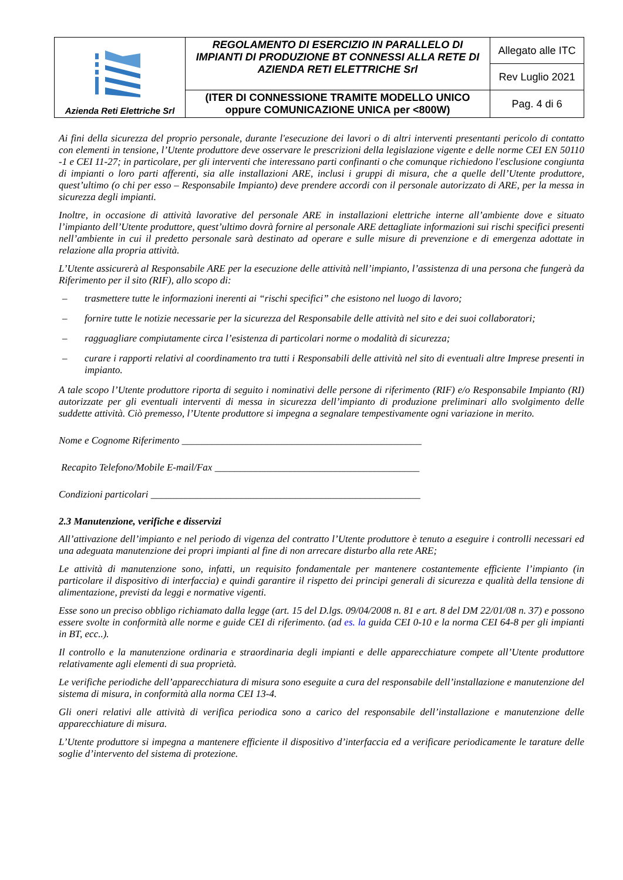| Azienda Reti Elettriche Srl | REGOLAMENTO DI ESERCIZIO IN PARALLELO DI IMPIANTI DI PRODUZIONE BT CONNESSI ALLA RETE DI AZIENDA RETI ELETTRICHE Srl | Allegato alle ITC |
| | | Rev Luglio 2021 |
| | | Pag. 4 di 6 |
| | (ITER DI CONNESSIONE TRAMITE MODELLO UNICO oppure COMUNICAZIONE UNICA per <800W) | |
Ai fini della sicurezza del proprio personale, durante l'esecuzione dei lavori o di altri interventi presentanti pericolo di contatto con elementi in tensione, l’Utente produttore deve osservare le prescrizioni della legislazione vigente e delle norme CEI EN 50110 -1 e CEI 11-27; in particolare, per gli interventi che interessano parti confinanti o che comunque richiedono l'esclusione congiunta di impianti o loro parti afferenti, sia alle installazioni ARE, inclusi i gruppi di misura, che a quelle dell’Utente produttore, quest’ultimo (o chi per esso – Responsabile Impianto) deve prendere accordi con il personale autorizzato di ARE, per la messa in sicurezza degli impianti.
Inoltre, in occasione di attività lavorative del personale ARE in installazioni elettriche interne all’ambiente dove e situato l’impianto dell’Utente produttore, quest’ultimo dovrà fornire al personale ARE dettagliate informazioni sui rischi specifici presenti nell’ambiente in cui il predetto personale sarà destinato ad operare e sulle misure di prevenzione e di emergenza adottate in relazione alla propria attività.
L’Utente assicurerà al Responsabile ARE per la esecuzione delle attività nell’impianto, l’assistenza di una persona che fungerà da Riferimento per il sito (RIF), allo scopo di:
– trasmettere tutte le informazioni inerenti ai “rischi specifici” che esistono nel luogo di lavoro;
– fornire tutte le notizie necessarie per la sicurezza del Responsabile delle attività nel sito e dei suoi collaboratori;
– ragguagliare compiutamente circa l’esistenza di particolari norme o modalità di sicurezza;
– curare i rapporti relativi al coordinamento tra tutti i Responsabili delle attività nel sito di eventuali altre Imprese presenti in impianto.
A tale scopo l’Utente produttore riporta di seguito i nominativi delle persone di riferimento (RIF) e/o Responsabile Impianto (RI) autorizzate per gli eventuali interventi di messa in sicurezza dell’impianto di produzione preliminari allo svolgimento delle suddette attività. Ciò premesso, l’Utente produttore si impegna a segnalare tempestivamente ogni variazione in merito.
Nome e Cognome Riferimento ________________________________________________
Recapito Telefono/Mobile E-mail/Fax _________________________________________
Condizioni particolari ______________________________________________________
2.3 Manutenzione, verifiche e disservizi
All’attivazione dell’impianto e nel periodo di vigenza del contratto l’Utente produttore è tenuto a eseguire i controlli necessari ed una adeguata manutenzione dei propri impianti al fine di non arrecare disturbo alla rete ARE;
Le attività di manutenzione sono, infatti, un requisito fondamentale per mantenere costantemente efficiente l’impianto (in particolare il dispositivo di interfaccia) e quindi garantire il rispetto dei principi generali di sicurezza e qualità della tensione di alimentazione, previsti da leggi e normative vigenti.
Esse sono un preciso obbligo richiamato dalla legge (art. 15 del D.lgs. 09/04/2008 n. 81 e art. 8 del DM 22/01/08 n. 37) e possono essere svolte in conformità alle norme e guide CEI di riferimento. (ad es. la guida CEI 0-10 e la norma CEI 64-8 per gli impianti in BT, ecc..).
Il controllo e la manutenzione ordinaria e straordinaria degli impianti e delle apparecchiature compete all’Utente produttore relativamente agli elementi di sua proprietà.
Le verifiche periodiche dell’apparecchiatura di misura sono eseguite a cura del responsabile dell’installazione e manutenzione del sistema di misura, in conformità alla norma CEI 13-4.
Gli oneri relativi alle attività di verifica periodica sono a carico del responsabile dell’installazione e manutenzione delle apparecchiature di misura.
L’Utente produttore si impegna a mantenere efficiente il dispositivo d’interfaccia ed a verificare periodicamente le tarature delle soglie d’intervento del sistema di protezione.